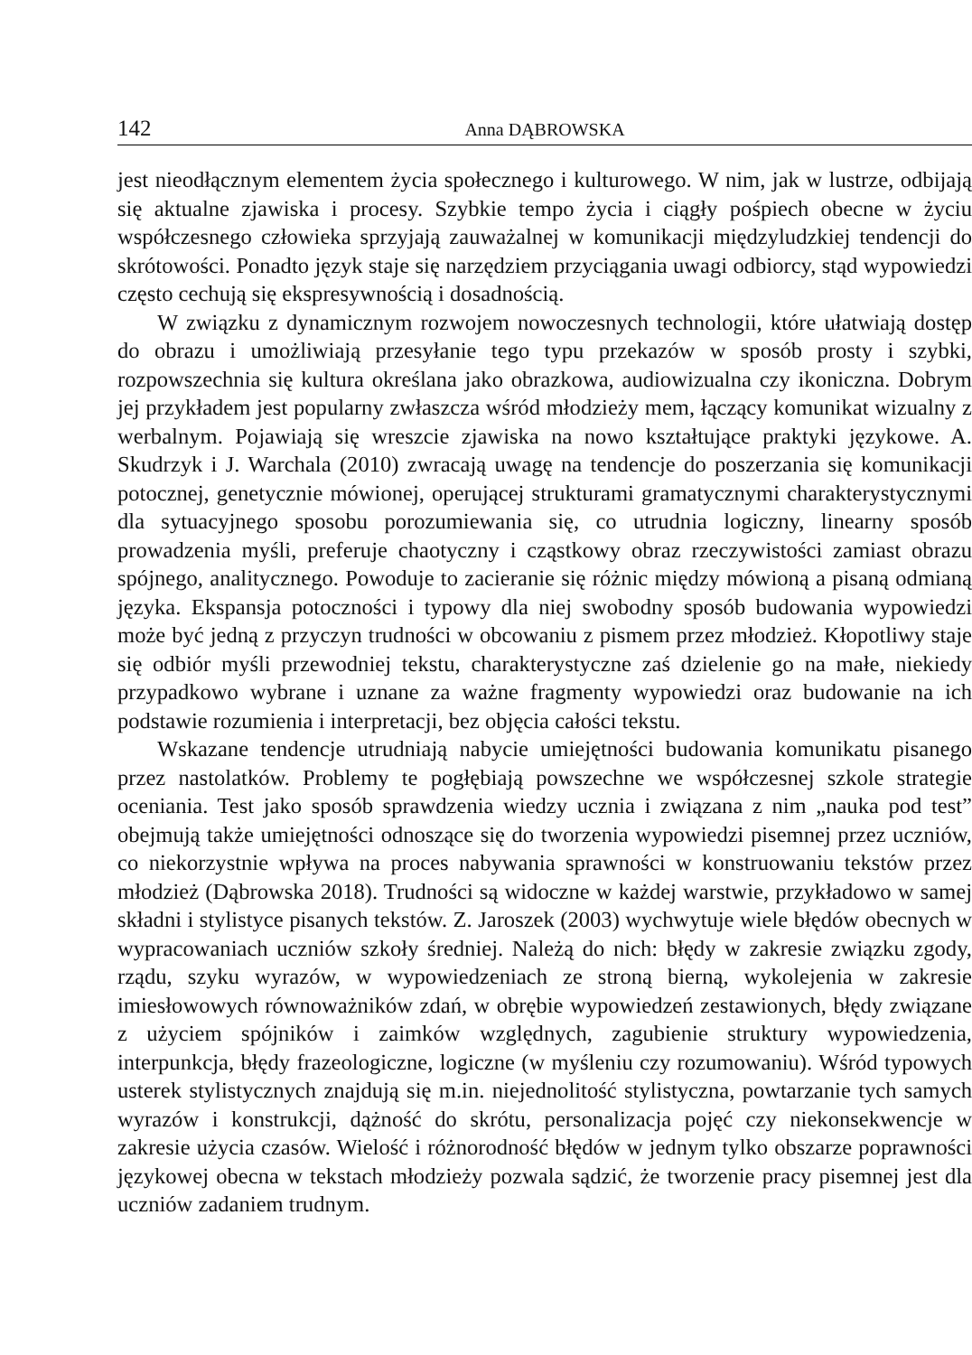142 Anna DĄBROWSKA
jest nieodłącznym elementem życia społecznego i kulturowego. W nim, jak w lustrze, odbijają się aktualne zjawiska i procesy. Szybkie tempo życia i ciągły pośpiech obecne w życiu współczesnego człowieka sprzyjają zauważalnej w komunikacji międzyludzkiej tendencji do skrótowości. Ponadto język staje się narzędziem przyciągania uwagi odbiorcy, stąd wypowiedzi często cechują się ekspresywnością i dosadnością.
W związku z dynamicznym rozwojem nowoczesnych technologii, które ułatwiają dostęp do obrazu i umożliwiają przesyłanie tego typu przekazów w sposób prosty i szybki, rozpowszechnia się kultura określana jako obrazkowa, audiowizualna czy ikoniczna. Dobrym jej przykładem jest popularny zwłaszcza wśród młodzieży mem, łączący komunikat wizualny z werbalnym. Pojawiają się wreszcie zjawiska na nowo kształtujące praktyki językowe. A. Skudrzyk i J. Warchala (2010) zwracają uwagę na tendencje do poszerzania się komunikacji potocznej, genetycznie mówionej, operującej strukturami gramatycznymi charakterystycznymi dla sytuacyjnego sposobu porozumiewania się, co utrudnia logiczny, linearny sposób prowadzenia myśli, preferuje chaotyczny i cząstkowy obraz rzeczywistości zamiast obrazu spójnego, analitycznego. Powoduje to zacieranie się różnic między mówioną a pisaną odmianą języka. Ekspansja potoczności i typowy dla niej swobodny sposób budowania wypowiedzi może być jedną z przyczyn trudności w obcowaniu z pismem przez młodzież. Kłopotliwy staje się odbiór myśli przewodniej tekstu, charakterystyczne zaś dzielenie go na małe, niekiedy przypadkowo wybrane i uznane za ważne fragmenty wypowiedzi oraz budowanie na ich podstawie rozumienia i interpretacji, bez objęcia całości tekstu.
Wskazane tendencje utrudniają nabycie umiejętności budowania komunikatu pisanego przez nastolatków. Problemy te pogłębiają powszechne we współczesnej szkole strategie oceniania. Test jako sposób sprawdzenia wiedzy ucznia i związana z nim „nauka pod test” obejmują także umiejętności odnoszące się do tworzenia wypowiedzi pisemnej przez uczniów, co niekorzystnie wpływa na proces nabywania sprawności w konstruowaniu tekstów przez młodzież (Dąbrowska 2018). Trudności są widoczne w każdej warstwie, przykładowo w samej składni i stylistyce pisanych tekstów. Z. Jaroszek (2003) wychwytuje wiele błędów obecnych w wypracowaniach uczniów szkoły średniej. Należą do nich: błędy w zakresie związku zgody, rządu, szyku wyrazów, w wypowiedzeniach ze stroną bierną, wykolejenia w zakresie imiesłowowych równoważników zdań, w obrębie wypowiedzeń zestawionych, błędy związane z użyciem spójników i zaimków względnych, zagubienie struktury wypowiedzenia, interpunkcja, błędy frazeologiczne, logiczne (w myśleniu czy rozumowaniu). Wśród typowych usterek stylistycznych znajdują się m.in. niejednolitość stylistyczna, powtarzanie tych samych wyrazów i konstrukcji, dążność do skrótu, personalizacja pojęć czy niekonsekwencje w zakresie użycia czasów. Wielość i różnorodność błędów w jednym tylko obszarze poprawności językowej obecna w tekstach młodzieży pozwala sądzić, że tworzenie pracy pisemnej jest dla uczniów zadaniem trudnym.